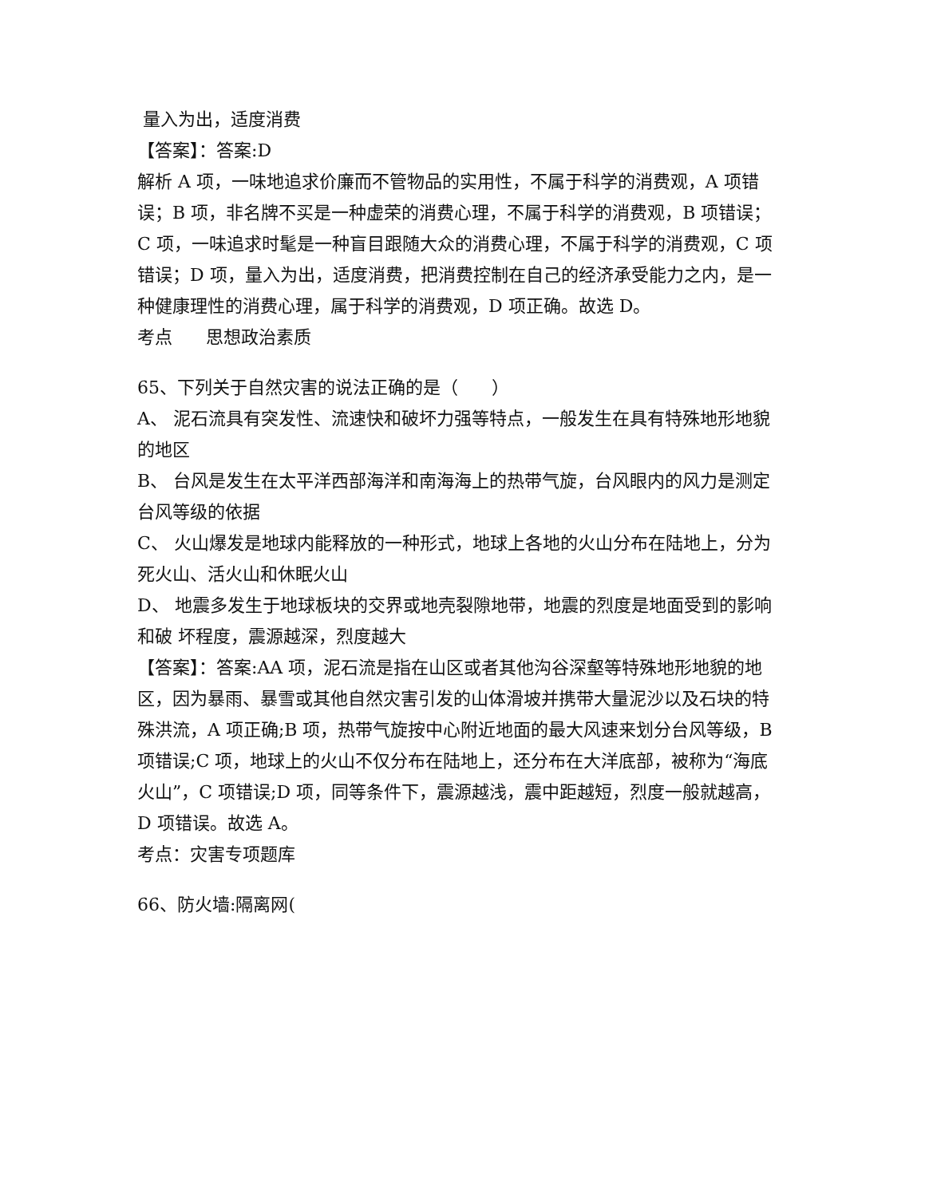量入为出，适度消费
【答案】：答案:D
解析 A 项，一味地追求价廉而不管物品的实用性，不属于科学的消费观，A 项错误；B 项，非名牌不买是一种虚荣的消费心理，不属于科学的消费观，B 项错误；C 项，一味追求时髦是一种盲目跟随大众的消费心理，不属于科学的消费观，C 项错误；D 项，量入为出，适度消费，把消费控制在自己的经济承受能力之内，是一种健康理性的消费心理，属于科学的消费观，D 项正确。故选 D。
考点 思想政治素质
65、下列关于自然灾害的说法正确的是（ ）
A、 泥石流具有突发性、流速快和破坏力强等特点，一般发生在具有特殊地形地貌的地区
B、 台风是发生在太平洋西部海洋和南海海上的热带气旋，台风眼内的风力是测定台风等级的依据
C、 火山爆发是地球内能释放的一种形式，地球上各地的火山分布在陆地上，分为死火山、活火山和休眠火山
D、 地震多发生于地球板块的交界或地壳裂隙地带，地震的烈度是地面受到的影响和破 坏程度，震源越深，烈度越大
【答案】：答案:AA 项，泥石流是指在山区或者其他沟谷深壑等特殊地形地貌的地区，因为暴雨、暴雪或其他自然灾害引发的山体滑坡并携带大量泥沙以及石块的特殊洪流，A 项正确;B 项，热带气旋按中心附近地面的最大风速来划分台风等级，B 项错误;C 项，地球上的火山不仅分布在陆地上，还分布在大洋底部，被称为“海底火山”，C 项错误;D 项，同等条件下，震源越浅，震中距越短，烈度一般就越高，D 项错误。故选 A。
考点：灾害专项题库
66、防火墙:隔离网(